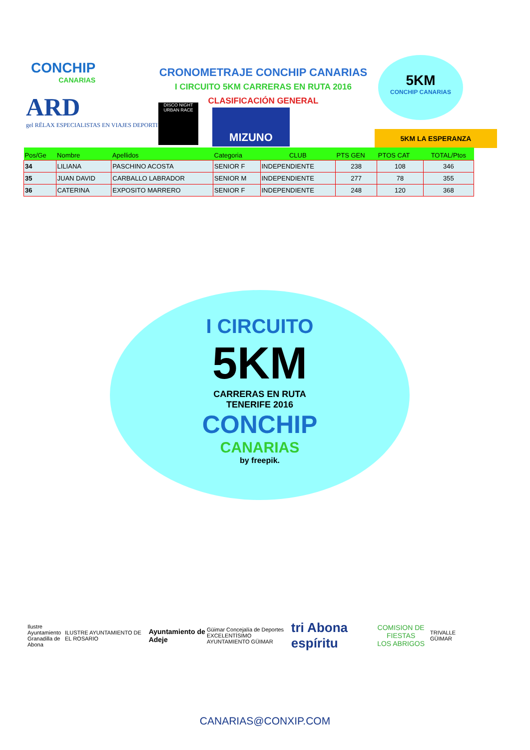CONCHIP
CANARIAS
CRONOMETRAJE CONCHIP CANARIAS
I CIRCUITO 5KM CARRERAS EN RUTA 2016
CLASIFICACIÓN GENERAL
ARD
gel RËLAX ESPECIALISTAS EN VIAJES DEPORTIVOS
DISCO NIGHT URBAN RACE
MIZUNO
5KM
CONCHIP CANARIAS
5KM LA ESPERANZA
| Pos/Ge | Nombre | Apellidos | Categoria | CLUB | PTS GEN | PTOS CAT | TOTAL/Ptos |
| --- | --- | --- | --- | --- | --- | --- | --- |
| 34 | LILIANA | PASCHINO ACOSTA | SENIOR F | INDEPENDIENTE | 238 | 108 | 346 |
| 35 | JUAN DAVID | CARBALLO LABRADOR | SENIOR M | INDEPENDIENTE | 277 | 78 | 355 |
| 36 | CATERINA | EXPOSITO MARRERO | SENIOR F | INDEPENDIENTE | 248 | 120 | 368 |
I CIRCUITO
5KM
CARRERAS EN RUTA
TENERIFE 2016
CONCHIP
CANARIAS
by freepik.
Ilustre Ayuntamiento
Granadilla de Abona ILUSTRE AYUNTAMIENTO DE EL ROSARIO Ayuntamiento de Adeje Güimar Concejalía de Deportes
EXCELENTÍSIMO AYUNTAMIENTO GÜIMAR tri Abona espíritu COMISION DE FIESTAS
LOS ABRIGOS TRIVALLE GÜIMAR
CANARIAS@CONXIP.COM